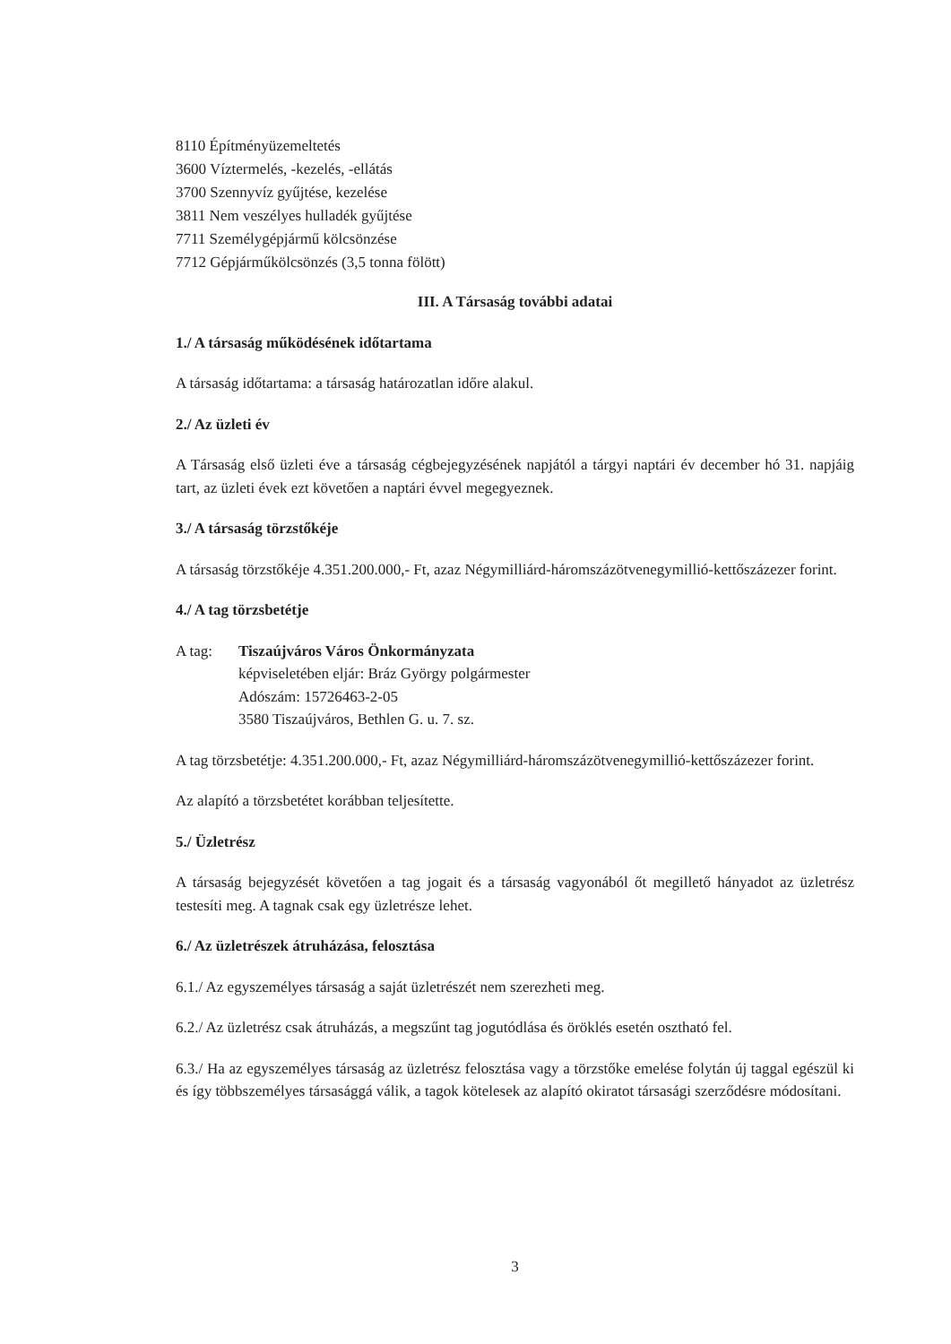8110 Építményüzemeltetés
3600 Víztermelés, -kezelés, -ellátás
3700 Szennyvíz gyűjtése, kezelése
3811 Nem veszélyes hulladék gyűjtése
7711 Személygépjármű kölcsönzése
7712 Gépjárműkölcsönzés (3,5 tonna fölött)
III. A Társaság további adatai
1./ A társaság működésének időtartama
A társaság időtartama: a társaság határozatlan időre alakul.
2./ Az üzleti év
A Társaság első üzleti éve a társaság cégbejegyzésének napjától a tárgyi naptári év december hó 31. napjáig tart, az üzleti évek ezt követően a naptári évvel megegyeznek.
3./ A társaság törzstőkéje
A társaság törzstőkéje 4.351.200.000,- Ft, azaz Négymilliárd-háromszázötvenegymillió-kettőszázezer forint.
4./ A tag törzsbetétje
A tag: Tiszaújváros Város Önkormányzata
képviseletében eljár: Bráz György polgármester
Adószám: 15726463-2-05
3580 Tiszaújváros, Bethlen G. u. 7. sz.
A tag törzsbetétje: 4.351.200.000,- Ft, azaz Négymilliárd-háromszázötvenegymillió-kettőszázezer forint.
Az alapító a törzsbetétet korábban teljesítette.
5./ Üzletrész
A társaság bejegyzését követően a tag jogait és a társaság vagyonából őt megillető hányadot az üzletrész testesíti meg. A tagnak csak egy üzletrésze lehet.
6./ Az üzletrészek átruházása, felosztása
6.1./ Az egyszemélyes társaság a saját üzletrészét nem szerezheti meg.
6.2./ Az üzletrész csak átruházás, a megszűnt tag jogutódlása és öröklés esetén osztható fel.
6.3./ Ha az egyszemélyes társaság az üzletrész felosztása vagy a törzstőke emelése folytán új taggal egészül ki és így többszemélyes társasággá válik, a tagok kötelesek az alapító okiratot társasági szerződésre módosítani.
3